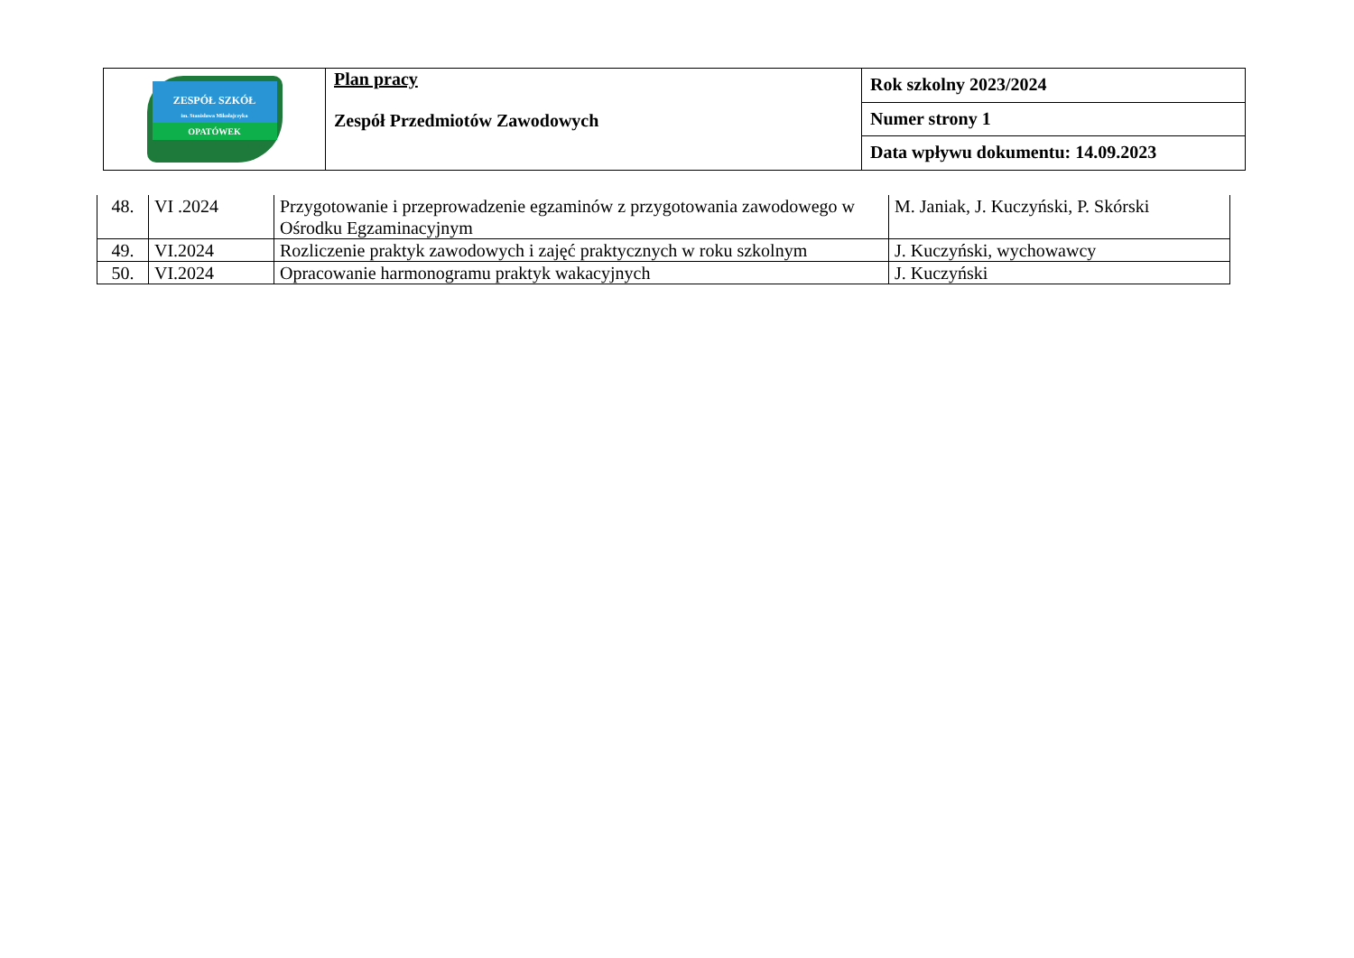| ZESPÓŁ SZKÓŁ im. Stanisława Mikołajczyka OPATÓWEK | Plan pracy Zespół Przedmiotów Zawodowych | Rok szkolny 2023/2024 |
| | | Numer strony 1 |
| | | Data wpływu dokumentu: 14.09.2023 |
| 48. | VI .2024 | Przygotowanie i przeprowadzenie egzaminów z przygotowania zawodowego w Ośrodku Egzaminacyjnym | M. Janiak, J. Kuczyński, P. Skórski |
| 49. | VI.2024 | Rozliczenie praktyk zawodowych i zajęć praktycznych w roku szkolnym | J. Kuczyński, wychowawcy |
| 50. | VI.2024 | Opracowanie harmonogramu praktyk wakacyjnych | J. Kuczyński |